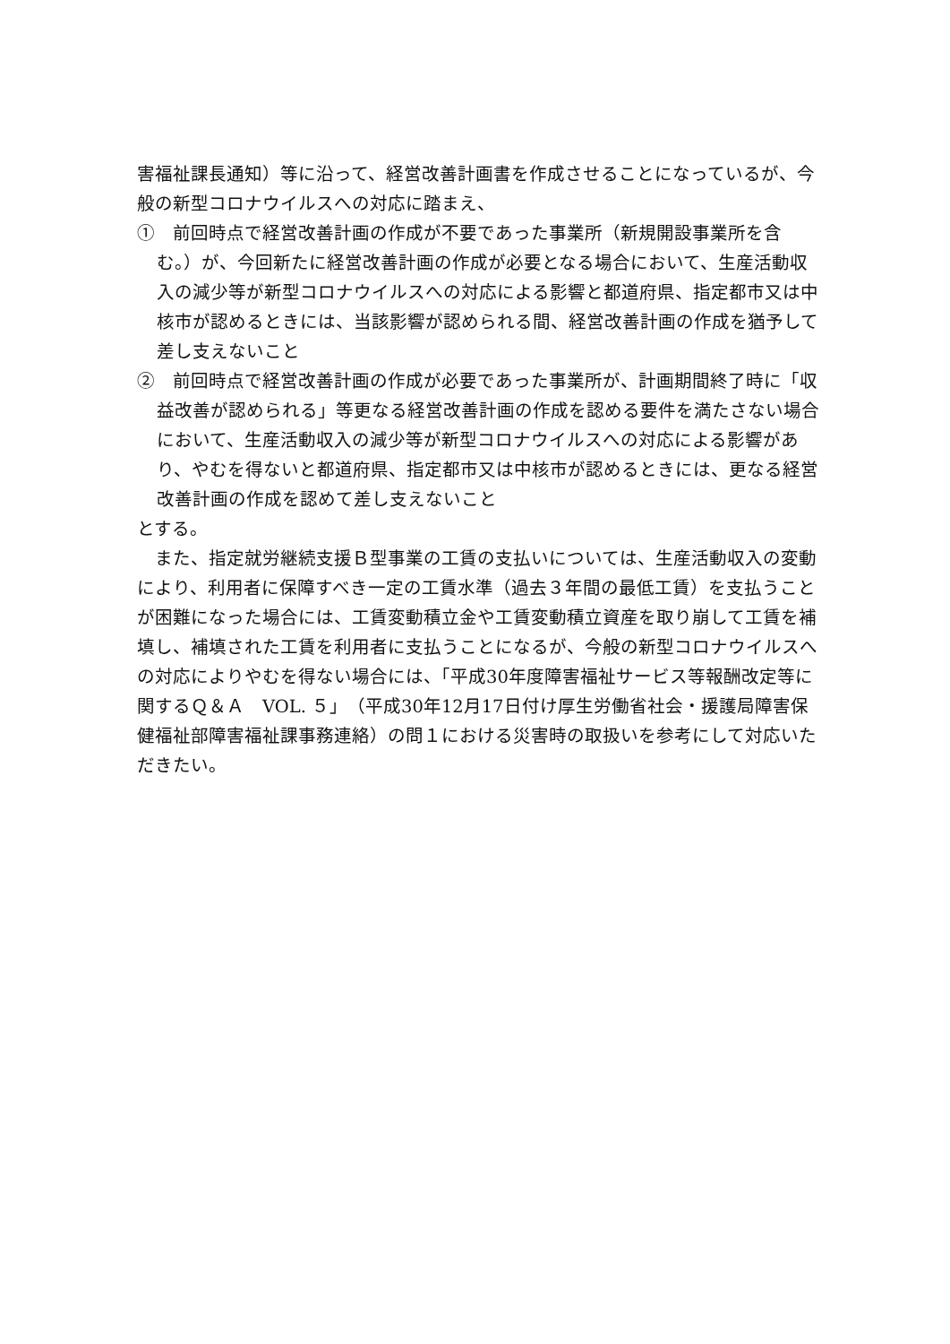害福祉課長通知）等に沿って、経営改善計画書を作成させることになっているが、今般の新型コロナウイルスへの対応に踏まえ、
①　前回時点で経営改善計画の作成が不要であった事業所（新規開設事業所を含む。）が、今回新たに経営改善計画の作成が必要となる場合において、生産活動収入の減少等が新型コロナウイルスへの対応による影響と都道府県、指定都市又は中核市が認めるときには、当該影響が認められる間、経営改善計画の作成を猶予して差し支えないこと
②　前回時点で経営改善計画の作成が必要であった事業所が、計画期間終了時に「収益改善が認められる」等更なる経営改善計画の作成を認める要件を満たさない場合において、生産活動収入の減少等が新型コロナウイルスへの対応による影響があり、やむを得ないと都道府県、指定都市又は中核市が認めるときには、更なる経営改善計画の作成を認めて差し支えないこと
とする。
　また、指定就労継続支援Ｂ型事業の工賃の支払いについては、生産活動収入の変動により、利用者に保障すべき一定の工賃水準（過去３年間の最低工賃）を支払うことが困難になった場合には、工賃変動積立金や工賃変動積立資産を取り崩して工賃を補填し、補填された工賃を利用者に支払うことになるが、今般の新型コロナウイルスへの対応によりやむを得ない場合には、「平成30年度障害福祉サービス等報酬改定等に関するＱ＆Ａ　VOL. ５」（平成30年12月17日付け厚生労働省社会・援護局障害保健福祉部障害福祉課事務連絡）の問１における災害時の取扱いを参考にして対応いただきたい。